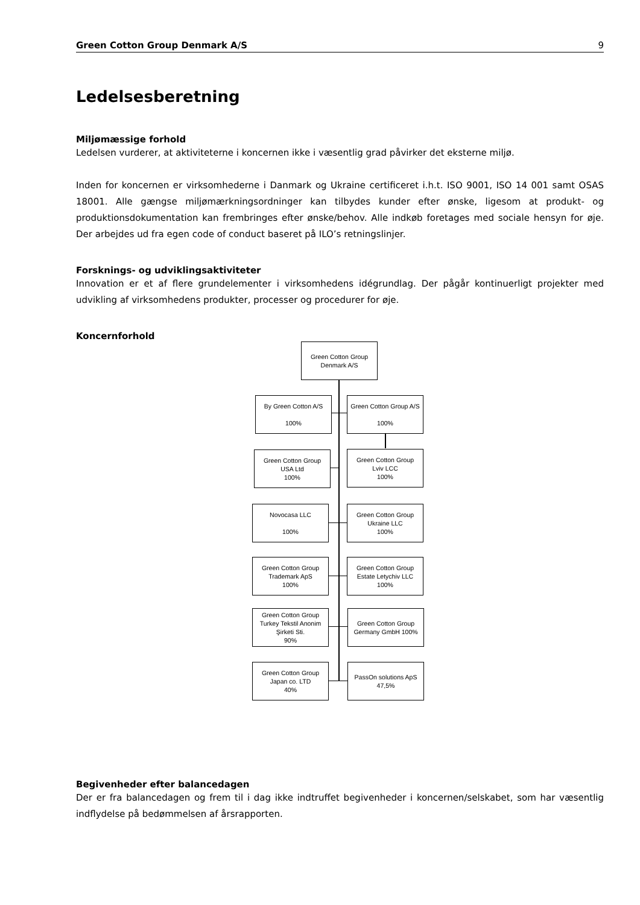Green Cotton Group Denmark A/S 9
Ledelsesberetning
Miljømæssige forhold
Ledelsen vurderer, at aktiviteterne i koncernen ikke i væsentlig grad påvirker det eksterne miljø.
Inden for koncernen er virksomhederne i Danmark og Ukraine certificeret i.h.t. ISO 9001, ISO 14 001 samt OSAS 18001. Alle gængse miljømærkningsordninger kan tilbydes kunder efter ønske, ligesom at produkt- og produktionsdokumentation kan frembringes efter ønske/behov. Alle indkøb foretages med sociale hensyn for øje. Der arbejdes ud fra egen code of conduct baseret på ILO’s retningslinjer.
Forsknings- og udviklingsaktiviteter
Innovation er et af flere grundelementer i virksomhedens idégrundlag. Der pågår kontinuerligt projekter med udvikling af virksomhedens produkter, processer og procedurer for øje.
Koncernforhold
Green Cotton Group
Denmark A/S
By Green Cotton A/S
100%
Green Cotton Group A/S
100%
Green Cotton Group
USA Ltd
100%
Green Cotton Group
Lviv LCC
100%
Novocasa LLC
100%
Green Cotton Group
Ukraine LLC
100%
Green Cotton Group
Trademark ApS
100%
Green Cotton Group
Estate Letychiv LLC
100%
Green Cotton Group
Turkey Tekstil Anonim
Şirketi Sti.
90%
Green Cotton Group
Germany GmbH 100%
Green Cotton Group
Japan co. LTD
40%
PassOn solutions ApS
47,5%
Begivenheder efter balancedagen
Der er fra balancedagen og frem til i dag ikke indtruffet begivenheder i koncernen/selskabet, som har væsentlig indflydelse på bedømmelsen af årsrapporten.